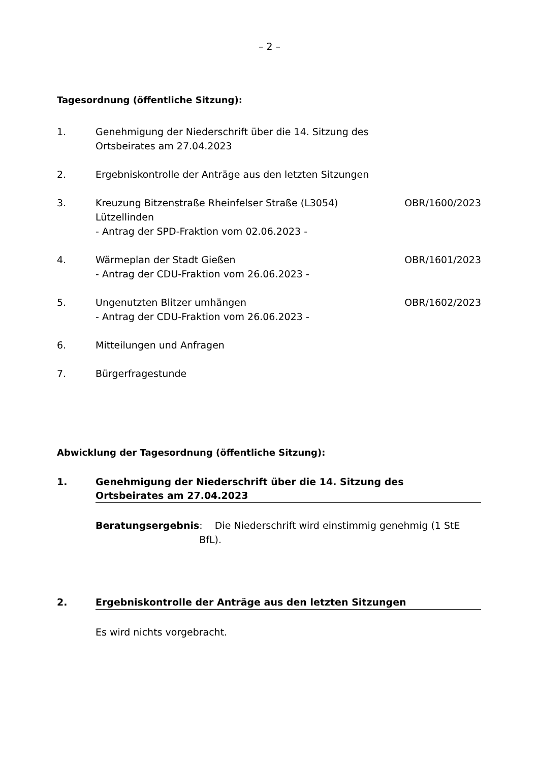– 2 –
Tagesordnung (öffentliche Sitzung):
1. Genehmigung der Niederschrift über die 14. Sitzung des
Ortsbeirates am 27.04.2023
2. Ergebniskontrolle der Anträge aus den letzten Sitzungen
3. Kreuzung Bitzenstraße Rheinfelser Straße (L3054)
Lützellinden
- Antrag der SPD-Fraktion vom 02.06.2023 -
OBR/1600/2023
4. Wärmeplan der Stadt Gießen
- Antrag der CDU-Fraktion vom 26.06.2023 -
OBR/1601/2023
5. Ungenutzten Blitzer umhängen
- Antrag der CDU-Fraktion vom 26.06.2023 -
OBR/1602/2023
6. Mitteilungen und Anfragen
7. Bürgerfragestunde
Abwicklung der Tagesordnung (öffentliche Sitzung):
1. Genehmigung der Niederschrift über die 14. Sitzung des
Ortsbeirates am 27.04.2023
Beratungsergebnis: Die Niederschrift wird einstimmig genehmig (1 StE BfL).
2. Ergebniskontrolle der Anträge aus den letzten Sitzungen
Es wird nichts vorgebracht.